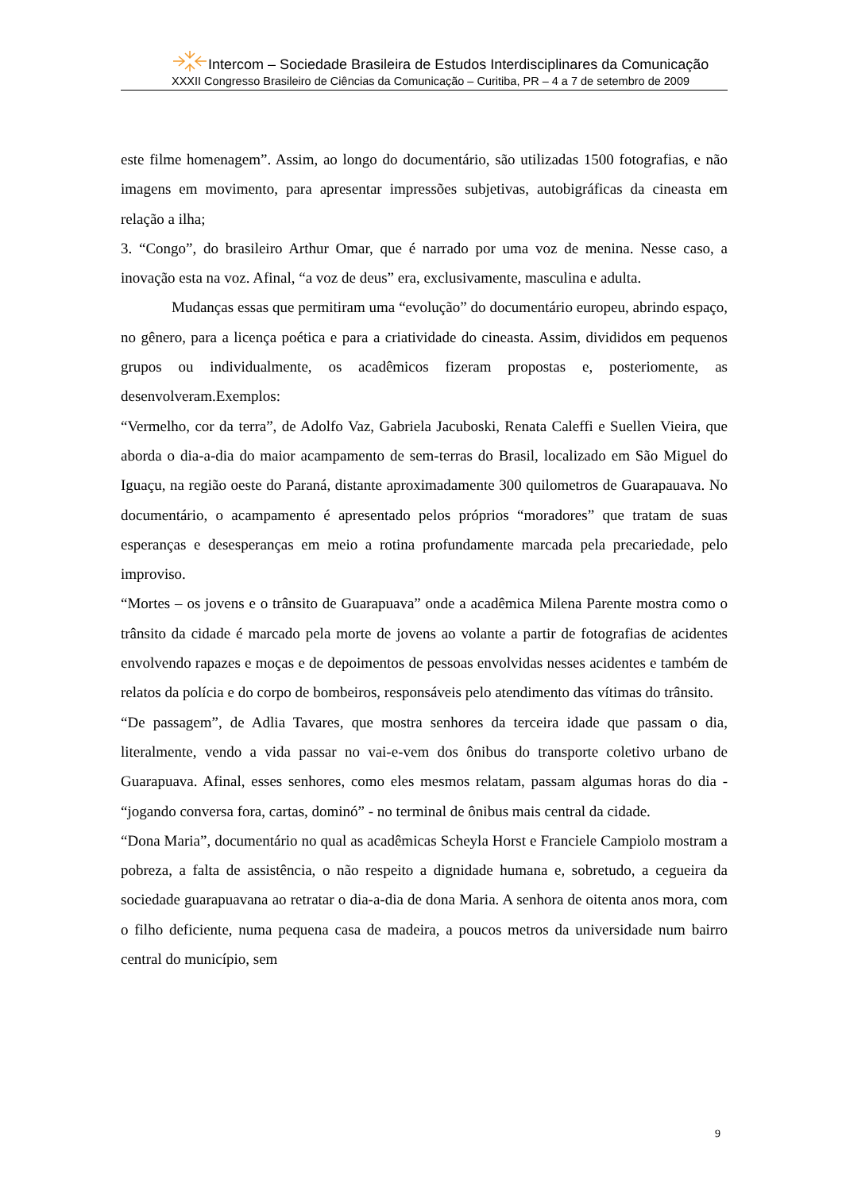Intercom – Sociedade Brasileira de Estudos Interdisciplinares da Comunicação
XXXII Congresso Brasileiro de Ciências da Comunicação – Curitiba, PR – 4 a 7 de setembro de 2009
este filme homenagem”. Assim, ao longo do documentário, são utilizadas 1500 fotografias, e não imagens em movimento, para apresentar impressões subjetivas, autobigráficas da cineasta em relação a ilha;
3. “Congo”, do brasileiro Arthur Omar, que é narrado por uma voz de menina. Nesse caso, a inovação esta na voz. Afinal, “a voz de deus” era, exclusivamente, masculina e adulta.
Mudanças essas que permitiram uma “evolução” do documentário europeu, abrindo espaço, no gênero, para a licença poética e para a criatividade do cineasta. Assim, divididos em pequenos grupos ou individualmente, os acadêmicos fizeram propostas e, posteriomente, as desenvolveram.Exemplos:
“Vermelho, cor da terra”, de Adolfo Vaz, Gabriela Jacuboski, Renata Caleffi e Suellen Vieira, que aborda o dia-a-dia do maior acampamento de sem-terras do Brasil, localizado em São Miguel do Iguaçu, na região oeste do Paraná, distante aproximadamente 300 quilometros de Guarapauava. No documentário, o acampamento é apresentado pelos próprios “moradores” que tratam de suas esperanças e desesperanças em meio a rotina profundamente marcada pela precariedade, pelo improviso.
“Mortes – os jovens e o trânsito de Guarapuava” onde a acadêmica Milena Parente mostra como o trânsito da cidade é marcado pela morte de jovens ao volante a partir de fotografias de acidentes envolvendo rapazes e moças e de depoimentos de pessoas envolvidas nesses acidentes e também de relatos da polícia e do corpo de bombeiros, responsáveis pelo atendimento das vítimas do trânsito.
“De passagem”, de Adlia Tavares, que mostra senhores da terceira idade que passam o dia, literalmente, vendo a vida passar no vai-e-vem dos ônibus do transporte coletivo urbano de Guarapuava. Afinal, esses senhores, como eles mesmos relatam, passam algumas horas do dia - “jogando conversa fora, cartas, dominó” - no terminal de ônibus mais central da cidade.
“Dona Maria”, documentário no qual as acadêmicas Scheyla Horst e Franciele Campiolo mostram a pobreza, a falta de assistência, o não respeito a dignidade humana e, sobretudo, a cegueira da sociedade guarapuavana ao retratar o dia-a-dia de dona Maria. A senhora de oitenta anos mora, com o filho deficiente, numa pequena casa de madeira, a poucos metros da universidade num bairro central do município, sem
9